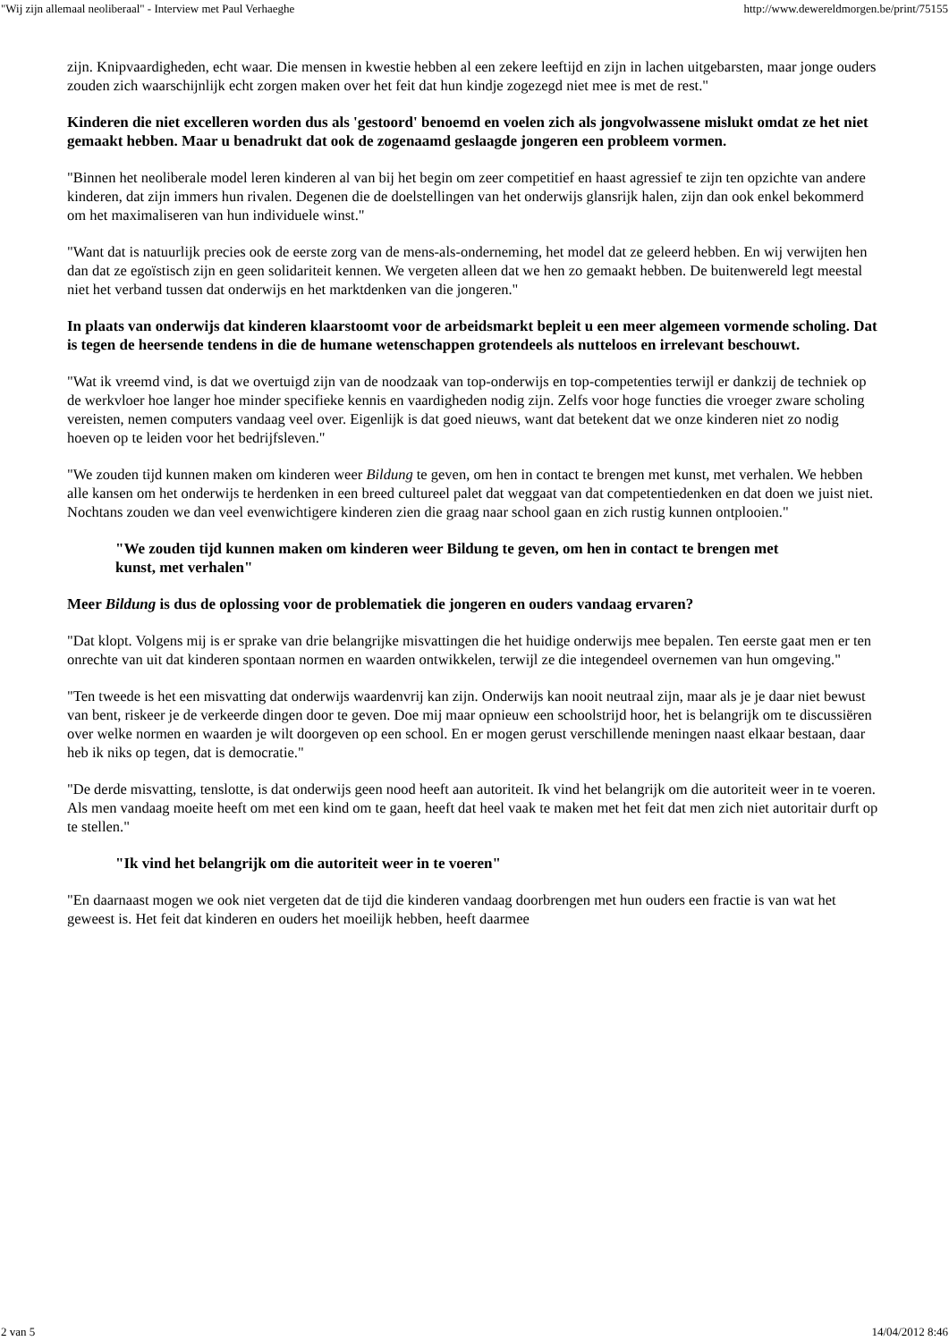"Wij zijn allemaal neoliberaal" - Interview met Paul Verhaeghe http://www.dewereldmorgen.be/print/75155
zijn. Knipvaardigheden, echt waar. Die mensen in kwestie hebben al een zekere leeftijd en zijn in lachen uitgebarsten, maar jonge ouders zouden zich waarschijnlijk echt zorgen maken over het feit dat hun kindje zogezegd niet mee is met de rest."
Kinderen die niet excelleren worden dus als 'gestoord' benoemd en voelen zich als jongvolwassene mislukt omdat ze het niet gemaakt hebben. Maar u benadrukt dat ook de zogenaamd geslaagde jongeren een probleem vormen.
"Binnen het neoliberale model leren kinderen al van bij het begin om zeer competitief en haast agressief te zijn ten opzichte van andere kinderen, dat zijn immers hun rivalen. Degenen die de doelstellingen van het onderwijs glansrijk halen, zijn dan ook enkel bekommerd om het maximaliseren van hun individuele winst."
"Want dat is natuurlijk precies ook de eerste zorg van de mens-als-onderneming, het model dat ze geleerd hebben. En wij verwijten hen dan dat ze egoïstisch zijn en geen solidariteit kennen. We vergeten alleen dat we hen zo gemaakt hebben. De buitenwereld legt meestal niet het verband tussen dat onderwijs en het marktdenken van die jongeren."
In plaats van onderwijs dat kinderen klaarstoomt voor de arbeidsmarkt bepleit u een meer algemeen vormende scholing. Dat is tegen de heersende tendens in die de humane wetenschappen grotendeels als nutteloos en irrelevant beschouwt.
"Wat ik vreemd vind, is dat we overtuigd zijn van de noodzaak van top-onderwijs en top-competenties terwijl er dankzij de techniek op de werkvloer hoe langer hoe minder specifieke kennis en vaardigheden nodig zijn. Zelfs voor hoge functies die vroeger zware scholing vereisten, nemen computers vandaag veel over. Eigenlijk is dat goed nieuws, want dat betekent dat we onze kinderen niet zo nodig hoeven op te leiden voor het bedrijfsleven."
"We zouden tijd kunnen maken om kinderen weer Bildung te geven, om hen in contact te brengen met kunst, met verhalen. We hebben alle kansen om het onderwijs te herdenken in een breed cultureel palet dat weggaat van dat competentiedenken en dat doen we juist niet. Nochtans zouden we dan veel evenwichtigere kinderen zien die graag naar school gaan en zich rustig kunnen ontplooien."
"We zouden tijd kunnen maken om kinderen weer Bildung te geven, om hen in contact te brengen met kunst, met verhalen"
Meer Bildung is dus de oplossing voor de problematiek die jongeren en ouders vandaag ervaren?
"Dat klopt. Volgens mij is er sprake van drie belangrijke misvattingen die het huidige onderwijs mee bepalen. Ten eerste gaat men er ten onrechte van uit dat kinderen spontaan normen en waarden ontwikkelen, terwijl ze die integendeel overnemen van hun omgeving."
"Ten tweede is het een misvatting dat onderwijs waardenvrij kan zijn. Onderwijs kan nooit neutraal zijn, maar als je je daar niet bewust van bent, riskeer je de verkeerde dingen door te geven. Doe mij maar opnieuw een schoolstrijd hoor, het is belangrijk om te discussiëren over welke normen en waarden je wilt doorgeven op een school. En er mogen gerust verschillende meningen naast elkaar bestaan, daar heb ik niks op tegen, dat is democratie."
"De derde misvatting, tenslotte, is dat onderwijs geen nood heeft aan autoriteit. Ik vind het belangrijk om die autoriteit weer in te voeren. Als men vandaag moeite heeft om met een kind om te gaan, heeft dat heel vaak te maken met het feit dat men zich niet autoritair durft op te stellen."
"Ik vind het belangrijk om die autoriteit weer in te voeren"
"En daarnaast mogen we ook niet vergeten dat de tijd die kinderen vandaag doorbrengen met hun ouders een fractie is van wat het geweest is. Het feit dat kinderen en ouders het moeilijk hebben, heeft daarmee
2 van 5 14/04/2012 8:46